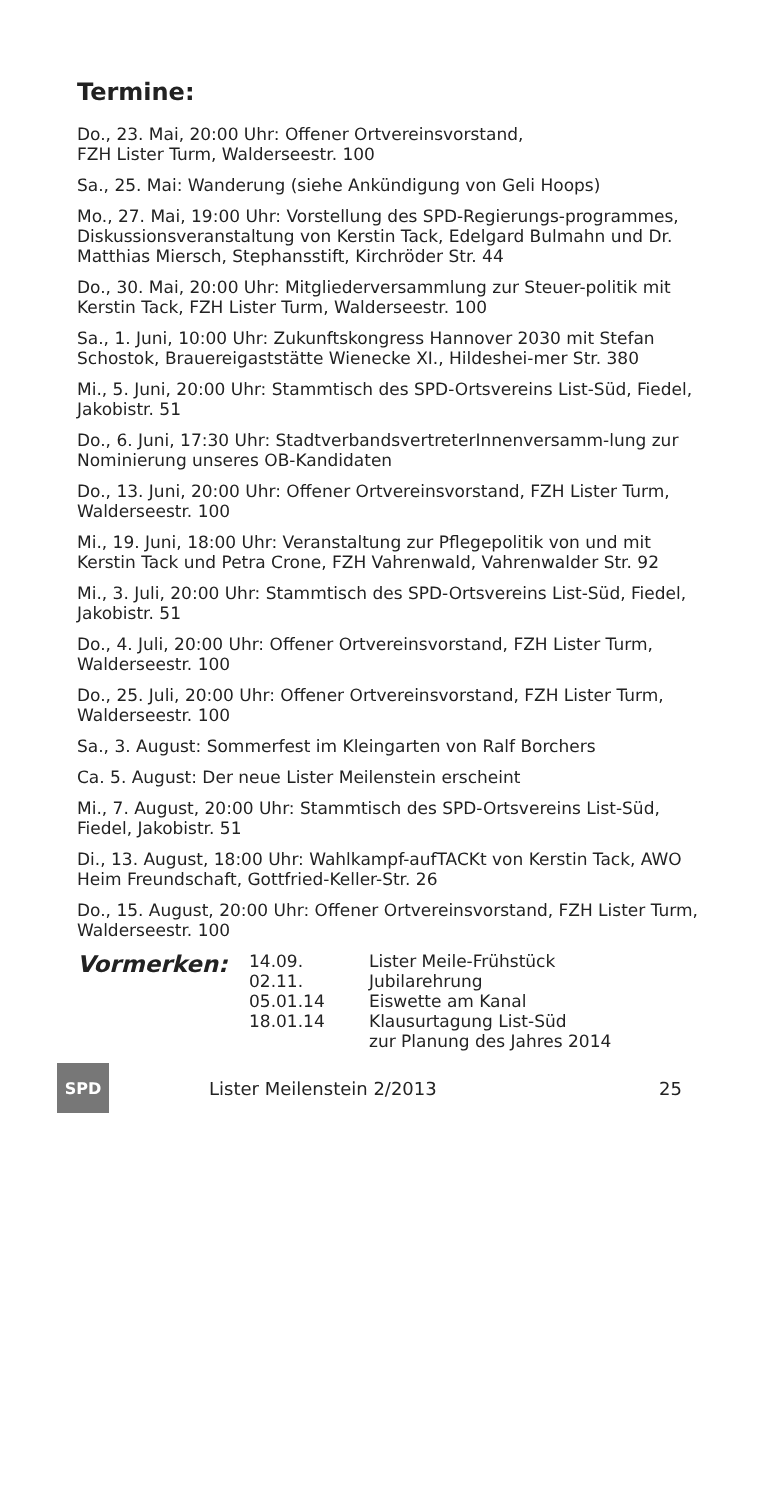Termine:
Do., 23. Mai, 20:00 Uhr: Offener Ortvereinsvorstand,
FZH Lister Turm, Walderseestr. 100
Sa., 25. Mai: Wanderung (siehe Ankündigung von Geli Hoops)
Mo., 27. Mai, 19:00 Uhr: Vorstellung des SPD-Regierungs-programmes, Diskussionsveranstaltung von Kerstin Tack, Edelgard Bulmahn und Dr. Matthias Miersch, Stephansstift, Kirchröder Str. 44
Do., 30. Mai, 20:00 Uhr: Mitgliederversammlung zur Steuer-politik mit Kerstin Tack, FZH Lister Turm, Walderseestr. 100
Sa., 1. Juni, 10:00 Uhr: Zukunftskongress Hannover 2030 mit Stefan Schostok, Brauereigaststätte Wienecke XI., Hildeshei-mer Str. 380
Mi., 5. Juni, 20:00 Uhr: Stammtisch des SPD-Ortsvereins List-Süd, Fiedel, Jakobistr. 51
Do., 6. Juni, 17:30 Uhr: StadtverbandsvertreterInnenversamm-lung zur Nominierung unseres OB-Kandidaten
Do., 13. Juni, 20:00 Uhr: Offener Ortvereinsvorstand, FZH Lister Turm, Walderseestr. 100
Mi., 19. Juni, 18:00 Uhr: Veranstaltung zur Pflegepolitik von und mit Kerstin Tack und Petra Crone, FZH Vahrenwald, Vahrenwalder Str. 92
Mi., 3. Juli, 20:00 Uhr: Stammtisch des SPD-Ortsvereins List-Süd, Fiedel, Jakobistr. 51
Do., 4. Juli, 20:00 Uhr: Offener Ortvereinsvorstand, FZH Lister Turm, Walderseestr. 100
Do., 25. Juli, 20:00 Uhr: Offener Ortvereinsvorstand, FZH Lister Turm, Walderseestr. 100
Sa., 3. August: Sommerfest im Kleingarten von Ralf Borchers
Ca. 5. August: Der neue Lister Meilenstein erscheint
Mi., 7. August, 20:00 Uhr: Stammtisch des SPD-Ortsvereins List-Süd, Fiedel, Jakobistr. 51
Di., 13. August, 18:00 Uhr: Wahlkampf-aufTACKt von Kerstin Tack, AWO Heim Freundschaft, Gottfried-Keller-Str. 26
Do., 15. August, 20:00 Uhr: Offener Ortvereinsvorstand, FZH Lister Turm, Walderseestr. 100
Vormerken:
| 14.09. | Lister Meile-Frühstück |
| 02.11. | Jubilarehrung |
| 05.01.14 | Eiswette am Kanal |
| 18.01.14 | Klausurtagung List-Süd zur Planung des Jahres 2014 |
SPD
Lister Meilenstein 2/2013 25